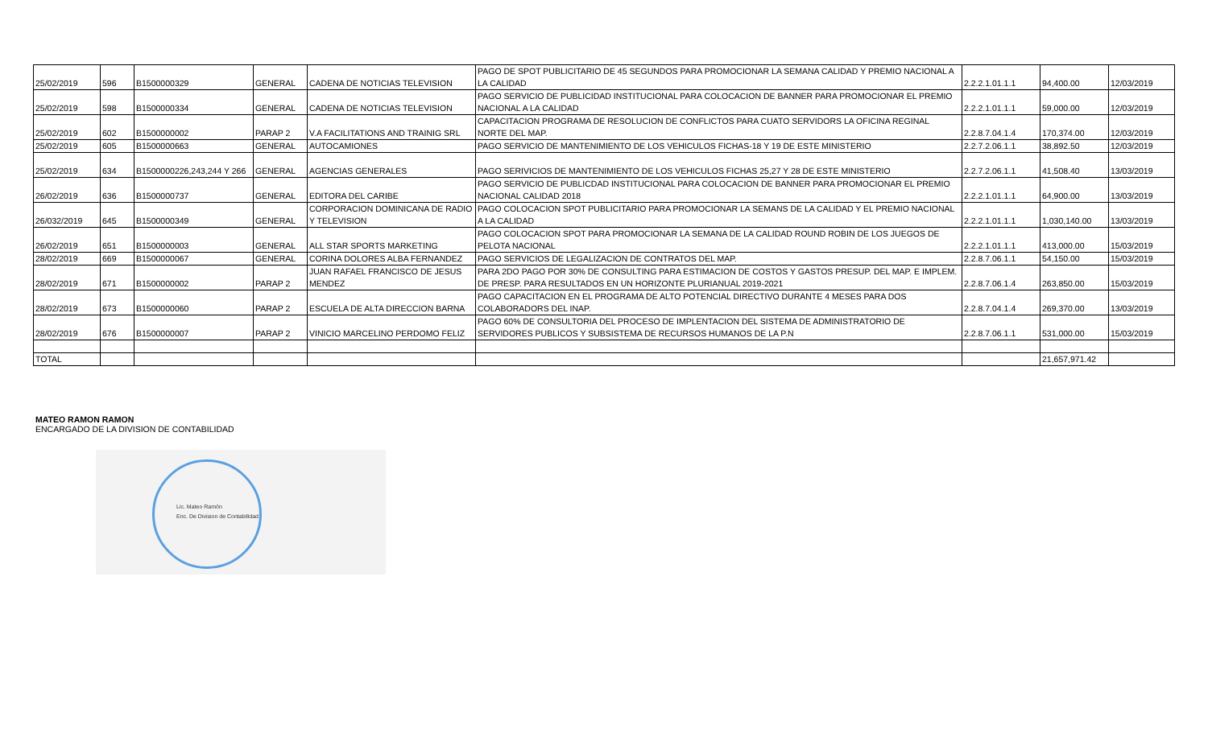| 25/02/2019 | 596 | B1500000329 | GENERAL | CADENA DE NOTICIAS TELEVISION | PAGO DE SPOT PUBLICITARIO DE 45 SEGUNDOS PARA PROMOCIONAR LA SEMANA CALIDAD Y PREMIO NACIONAL A LA CALIDAD | 2.2.2.1.01.1.1 | 94,400.00 | 12/03/2019 |
| 25/02/2019 | 598 | B1500000334 | GENERAL | CADENA DE NOTICIAS TELEVISION | PAGO SERVICIO DE PUBLICIDAD INSTITUCIONAL PARA COLOCACION DE BANNER PARA PROMOCIONAR EL PREMIO NACIONAL A LA CALIDAD | 2.2.2.1.01.1.1 | 59,000.00 | 12/03/2019 |
| 25/02/2019 | 602 | B1500000002 | PARAP 2 | V.A FACILITATIONS AND TRAINIG SRL | CAPACITACION PROGRAMA DE RESOLUCION DE CONFLICTOS PARA CUATO SERVIDORS LA OFICINA REGINAL NORTE DEL MAP. | 2.2.8.7.04.1.4 | 170,374.00 | 12/03/2019 |
| 25/02/2019 | 605 | B1500000663 | GENERAL | AUTOCAMIONES | PAGO SERVICIO DE MANTENIMIENTO DE LOS VEHICULOS FICHAS-18 Y 19 DE ESTE MINISTERIO | 2.2.7.2.06.1.1 | 38,892.50 | 12/03/2019 |
| 25/02/2019 | 634 | B1500000226,243,244 Y 266 | GENERAL | AGENCIAS GENERALES | PAGO SERIVICIOS DE MANTENIMIENTO DE LOS VEHICULOS FICHAS 25,27 Y 28 DE ESTE MINISTERIO | 2.2.7.2.06.1.1 | 41,508.40 | 13/03/2019 |
| 26/02/2019 | 636 | B1500000737 | GENERAL | EDITORA DEL CARIBE | PAGO SERVICIO DE PUBLICDAD INSTITUCIONAL PARA COLOCACION DE BANNER PARA PROMOCIONAR EL PREMIO NACIONAL CALIDAD 2018 | 2.2.2.1.01.1.1 | 64,900.00 | 13/03/2019 |
| 26/032/2019 | 645 | B1500000349 | GENERAL | CORPORACION DOMINICANA DE RADIO Y TELEVISION | PAGO COLOCACION SPOT PUBLICITARIO PARA PROMOCIONAR LA SEMANS DE LA CALIDAD Y EL PREMIO NACIONAL A LA CALIDAD | 2.2.2.1.01.1.1 | 1,030,140.00 | 13/03/2019 |
| 26/02/2019 | 651 | B1500000003 | GENERAL | ALL STAR SPORTS MARKETING | PAGO COLOCACION SPOT PARA PROMOCIONAR LA SEMANA DE LA CALIDAD ROUND ROBIN DE LOS JUEGOS DE PELOTA NACIONAL | 2.2.2.1.01.1.1 | 413,000.00 | 15/03/2019 |
| 28/02/2019 | 669 | B1500000067 | GENERAL | CORINA DOLORES ALBA FERNANDEZ | PAGO SERVICIOS DE LEGALIZACION DE CONTRATOS DEL MAP. | 2.2.8.7.06.1.1 | 54,150.00 | 15/03/2019 |
| 28/02/2019 | 671 | B1500000002 | PARAP 2 | JUAN RAFAEL FRANCISCO DE JESUS MENDEZ | PARA 2DO PAGO POR 30% DE CONSULTING PARA ESTIMACION DE COSTOS Y GASTOS PRESUP. DEL MAP. E IMPLEM. DE PRESP. PARA RESULTADOS EN UN HORIZONTE PLURIANUAL 2019-2021 | 2.2.8.7.06.1.4 | 263,850.00 | 15/03/2019 |
| 28/02/2019 | 673 | B1500000060 | PARAP 2 | ESCUELA DE ALTA DIRECCION BARNA | PAGO CAPACITACION EN EL PROGRAMA DE ALTO POTENCIAL DIRECTIVO DURANTE 4 MESES PARA DOS COLABORADORS DEL INAP. | 2.2.8.7.04.1.4 | 269,370.00 | 13/03/2019 |
| 28/02/2019 | 676 | B1500000007 | PARAP 2 | VINICIO MARCELINO PERDOMO FELIZ | PAGO 60% DE CONSULTORIA DEL PROCESO DE IMPLENTACION DEL SISTEMA DE ADMINISTRATORIO DE SERVIDORES PUBLICOS Y SUBSISTEMA DE RECURSOS HUMANOS DE LA P.N | 2.2.8.7.06.1.1 | 531,000.00 | 15/03/2019 |
| TOTAL | | | | | | | 21,657,971.42 | |
MATEO RAMON RAMON
ENCARGADO DE LA DIVISION DE CONTABILIDAD
Lic. Mateo Ramón
Enc. De Division de Contabilidad